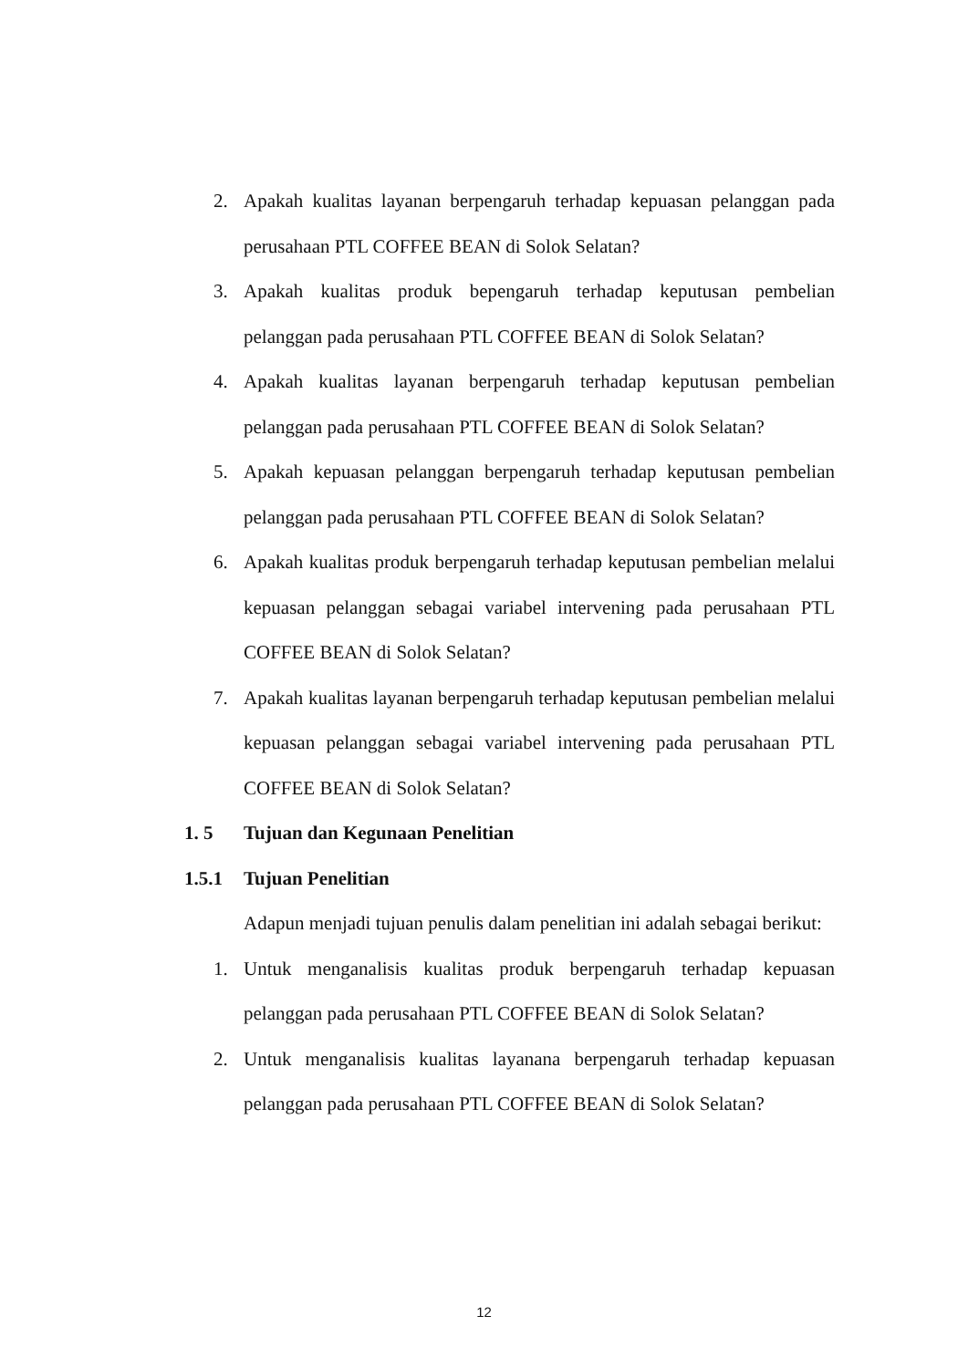2. Apakah kualitas layanan berpengaruh terhadap kepuasan pelanggan pada perusahaan PTL COFFEE BEAN di Solok Selatan?
3. Apakah kualitas produk bepengaruh terhadap keputusan pembelian pelanggan pada perusahaan PTL COFFEE BEAN di Solok Selatan?
4. Apakah kualitas layanan berpengaruh terhadap keputusan pembelian pelanggan pada perusahaan PTL COFFEE BEAN di Solok Selatan?
5. Apakah kepuasan pelanggan berpengaruh terhadap keputusan pembelian pelanggan pada perusahaan PTL COFFEE BEAN di Solok Selatan?
6. Apakah kualitas produk berpengaruh terhadap keputusan pembelian melalui kepuasan pelanggan sebagai variabel intervening pada perusahaan PTL COFFEE BEAN di Solok Selatan?
7. Apakah kualitas layanan berpengaruh terhadap keputusan pembelian melalui kepuasan pelanggan sebagai variabel intervening pada perusahaan PTL COFFEE BEAN di Solok Selatan?
1. 5 Tujuan dan Kegunaan Penelitian
1.5.1 Tujuan Penelitian
Adapun menjadi tujuan penulis dalam penelitian ini adalah sebagai berikut:
1. Untuk menganalisis kualitas produk berpengaruh terhadap kepuasan pelanggan pada perusahaan PTL COFFEE BEAN di Solok Selatan?
2. Untuk menganalisis kualitas layanana berpengaruh terhadap kepuasan pelanggan pada perusahaan PTL COFFEE BEAN di Solok Selatan?
12